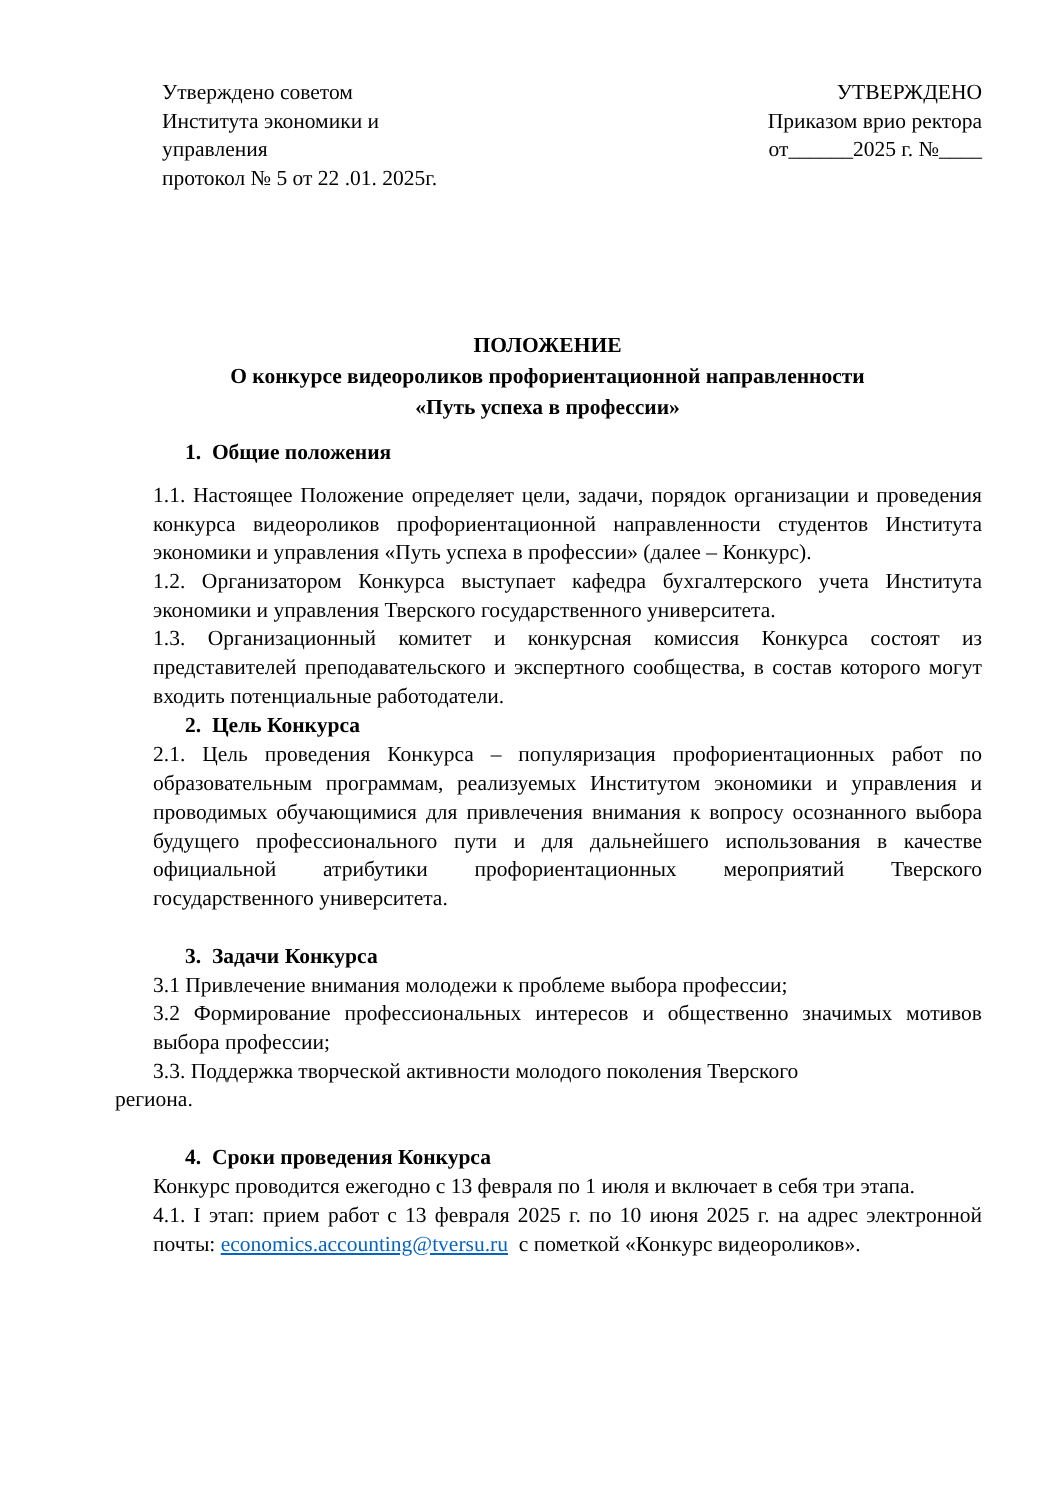Утверждено советом
Института экономики и
управления
протокол № 5 от 22 .01. 2025г.
УТВЕРЖДЕНО
Приказом врио ректора
от______2025 г. №____
ПОЛОЖЕНИЕ
О конкурсе видеороликов профориентационной направленности
«Путь успеха в профессии»
1. Общие положения
1.1. Настоящее Положение определяет цели, задачи, порядок организации и проведения конкурса видеороликов профориентационной направленности студентов Института экономики и управления «Путь успеха в профессии» (далее – Конкурс).
1.2. Организатором Конкурса выступает кафедра бухгалтерского учета Института экономики и управления Тверского государственного университета.
1.3. Организационный комитет и конкурсная комиссия Конкурса состоят из представителей преподавательского и экспертного сообщества, в состав которого могут входить потенциальные работодатели.
2. Цель Конкурса
2.1. Цель проведения Конкурса – популяризация профориентационных работ по образовательным программам, реализуемых Институтом экономики и управления и проводимых обучающимися для привлечения внимания к вопросу осознанного выбора будущего профессионального пути и для дальнейшего использования в качестве официальной атрибутики профориентационных мероприятий Тверского государственного университета.
3. Задачи Конкурса
3.1 Привлечение внимания молодежи к проблеме выбора профессии;
3.2 Формирование профессиональных интересов и общественно значимых мотивов выбора профессии;
3.3. Поддержка творческой активности молодого поколения Тверского
региона.
4. Сроки проведения Конкурса
Конкурс проводится ежегодно с 13 февраля по 1 июля и включает в себя три этапа.
4.1. I этап: прием работ с 13 февраля 2025 г. по 10 июня 2025 г. на адрес электронной почты: economics.accounting@tversu.ru с пометкой «Конкурс видеороликов».